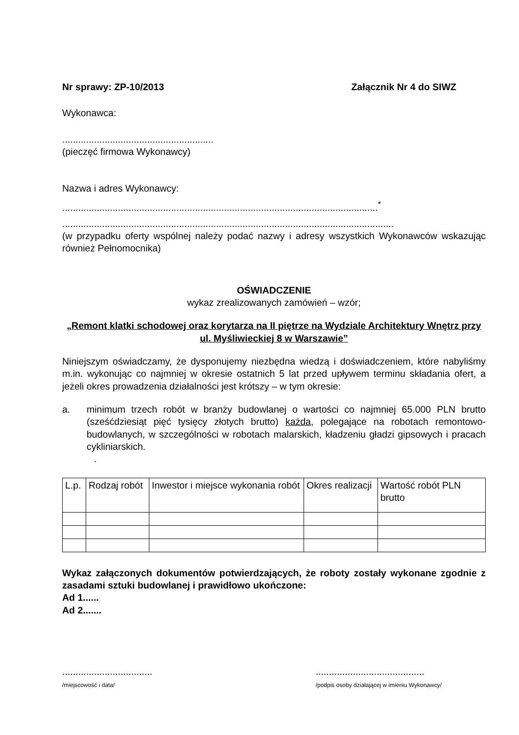Nr sprawy: ZP-10/2013 Załącznik Nr 4 do SIWZ
Wykonawca:
.........................................................
(pieczęć firmowa Wykonawcy)
Nazwa i adres Wykonawcy:
.......................................................................................................................<sup>*</sup>
.............................................................................................................................
(w przypadku oferty wspólnej należy podać nazwy i adresy wszystkich Wykonawców wskazując również Pełnomocnika)
OŚWIADCZENIE
wykaz zrealizowanych zamówień – wzór;
„Remont klatki schodowej oraz korytarza na II piętrze na Wydziale Architektury Wnętrz przy ul. Myśliwieckiej 8 w Warszawie”
Niniejszym oświadczamy, że dysponujemy niezbędna wiedzą i doświadczeniem, które nabyliśmy m.in. wykonując co najmniej w okresie ostatnich 5 lat przed upływem terminu składania ofert, a jeżeli okres prowadzenia działalności jest krótszy – w tym okresie:
a. minimum trzech robót w branży budowlanej o wartości co najmniej 65.000 PLN brutto (sześćdziesiąt pięć tysięcy złotych brutto) każda, polegające na robotach remontowo-budowlanych, w szczególności w robotach malarskich, kładzeniu gładzi gipsowych i pracach cykliniarskich.
.
| L.p. | Rodzaj robót | Inwestor i miejsce wykonania robót | Okres realizacji | Wartość robót PLN brutto |
Wykaz załączonych dokumentów potwierdzających, że roboty zostały wykonane zgodnie z zasadami sztuki budowlanej i prawidłowo ukończone:
Ad 1......
Ad 2.......
..................................
/miejscowość i data/
.........................................
/podpis osoby działającej w imieniu Wykonawcy/